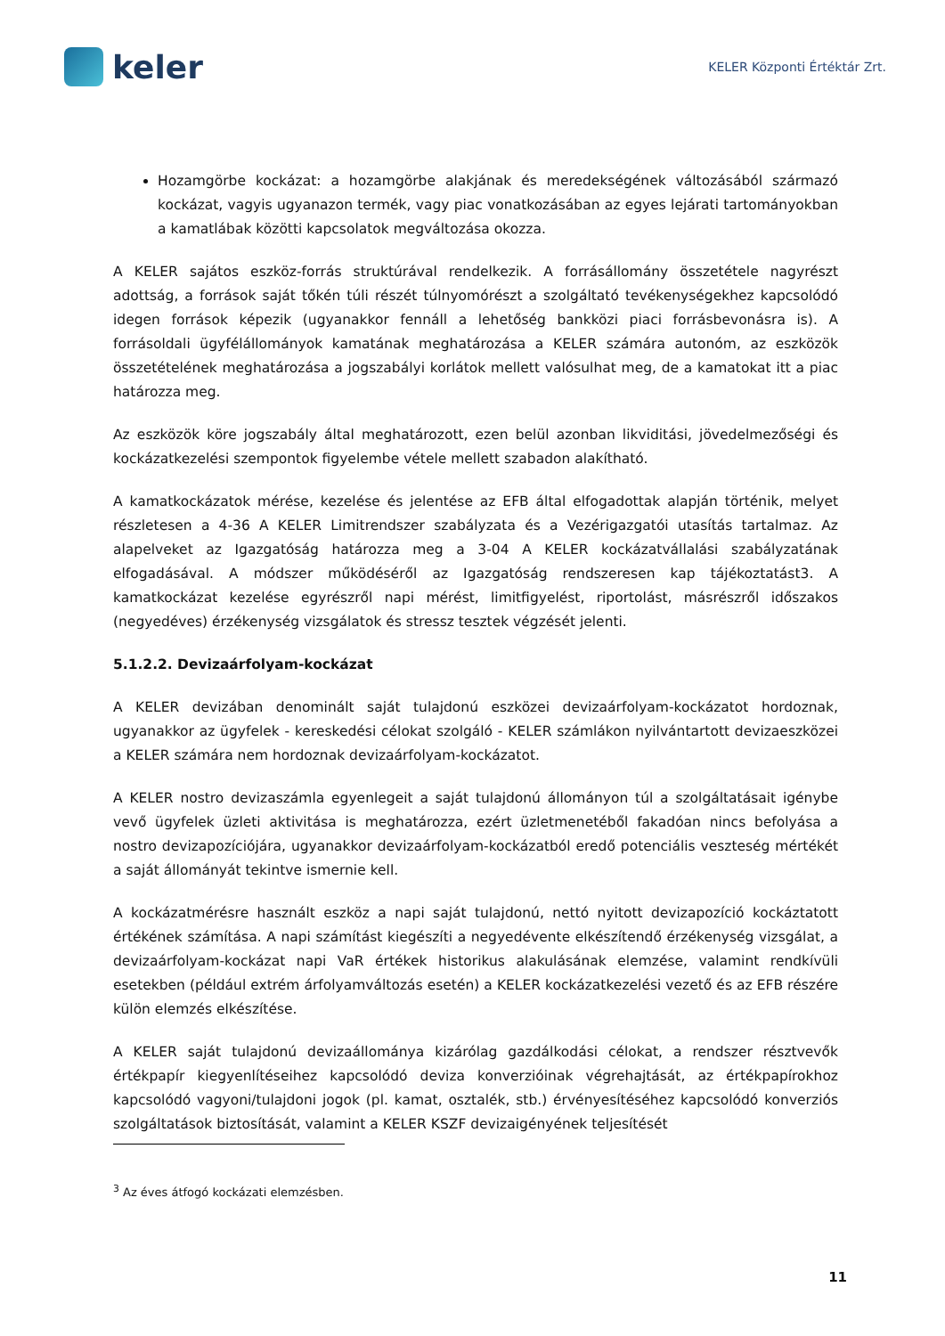keler
KELER Központi Értéktár Zrt.
Hozamgörbe kockázat: a hozamgörbe alakjának és meredekségének változásából származó kockázat, vagyis ugyanazon termék, vagy piac vonatkozásában az egyes lejárati tartományokban a kamatlábak közötti kapcsolatok megváltozása okozza.
A KELER sajátos eszköz-forrás struktúrával rendelkezik. A forrásállomány összetétele nagyrészt adottság, a források saját tőkén túli részét túlnyomórészt a szolgáltató tevékenységekhez kapcsolódó idegen források képezik (ugyanakkor fennáll a lehetőség bankközi piaci forrásbevonásra is). A forrásoldali ügyfélállományok kamatának meghatározása a KELER számára autonóm, az eszközök összetételének meghatározása a jogszabályi korlátok mellett valósulhat meg, de a kamatokat itt a piac határozza meg.
Az eszközök köre jogszabály által meghatározott, ezen belül azonban likviditási, jövedelmezőségi és kockázatkezelési szempontok figyelembe vétele mellett szabadon alakítható.
A kamatkockázatok mérése, kezelése és jelentése az EFB által elfogadottak alapján történik, melyet részletesen a 4-36 A KELER Limitrendszer szabályzata és a Vezérigazgatói utasítás tartalmaz. Az alapelveket az Igazgatóság határozza meg a 3-04 A KELER kockázatvállalási szabályzatának elfogadásával. A módszer működéséről az Igazgatóság rendszeresen kap tájékoztatást3. A kamatkockázat kezelése egyrészről napi mérést, limitfigyelést, riportolást, másrészről időszakos (negyedéves) érzékenység vizsgálatok és stressz tesztek végzését jelenti.
5.1.2.2. Devizaárfolyam-kockázat
A KELER devizában denominált saját tulajdonú eszközei devizaárfolyam-kockázatot hordoznak, ugyanakkor az ügyfelek - kereskedési célokat szolgáló - KELER számlákon nyilvántartott devizaeszközei a KELER számára nem hordoznak devizaárfolyam-kockázatot.
A KELER nostro devizaszámla egyenlegeit a saját tulajdonú állományon túl a szolgáltatásait igénybe vevő ügyfelek üzleti aktivitása is meghatározza, ezért üzletmenetéből fakadóan nincs befolyása a nostro devizapozíciójára, ugyanakkor devizaárfolyam-kockázatból eredő potenciális veszteség mértékét a saját állományát tekintve ismernie kell.
A kockázatmérésre használt eszköz a napi saját tulajdonú, nettó nyitott devizapozíció kockáztatott értékének számítása. A napi számítást kiegészíti a negyedévente elkészítendő érzékenység vizsgálat, a devizaárfolyam-kockázat napi VaR értékek historikus alakulásának elemzése, valamint rendkívüli esetekben (például extrém árfolyamváltozás esetén) a KELER kockázatkezelési vezető és az EFB részére külön elemzés elkészítése.
A KELER saját tulajdonú devizaállománya kizárólag gazdálkodási célokat, a rendszer résztvevők értékpapír kiegyenlítéseihez kapcsolódó deviza konverzióinak végrehajtását, az értékpapírokhoz kapcsolódó vagyoni/tulajdoni jogok (pl. kamat, osztalék, stb.) érvényesítéséhez kapcsolódó konverziós szolgáltatások biztosítását, valamint a KELER KSZF devizaigényének teljesítését
<sup>3</sup> Az éves átfogó kockázati elemzésben.
11